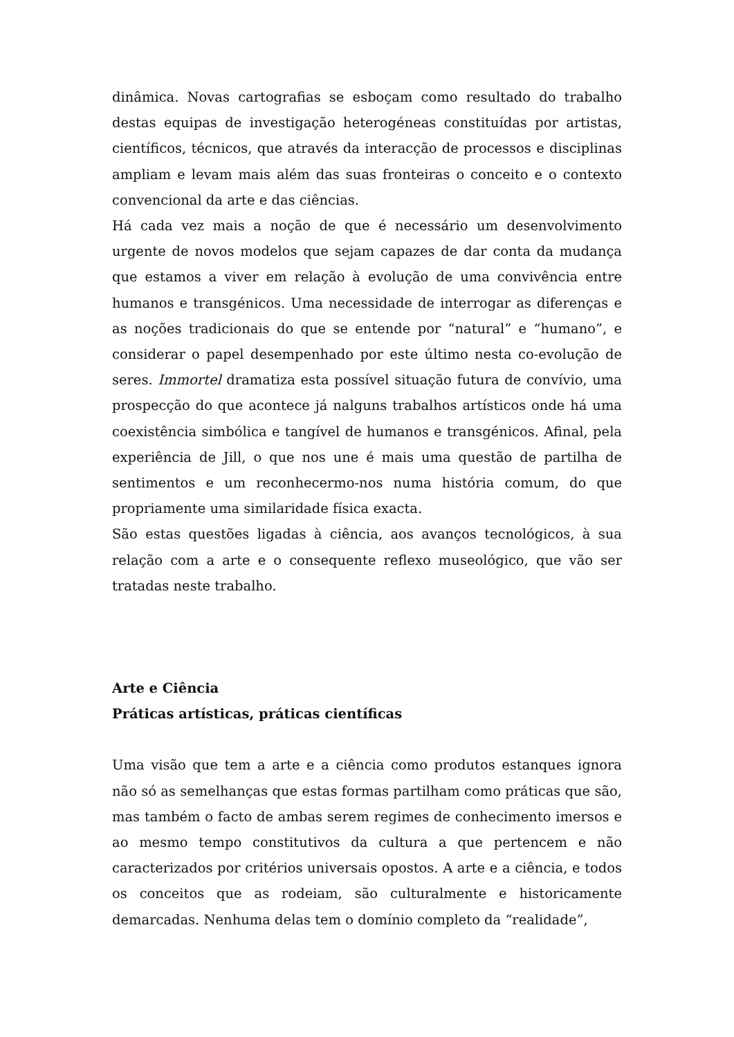dinâmica. Novas cartografias se esboçam como resultado do trabalho destas equipas de investigação heterogéneas constituídas por artistas, científicos, técnicos, que através da interacção de processos e disciplinas ampliam e levam mais além das suas fronteiras o conceito e o contexto convencional da arte e das ciências.
Há cada vez mais a noção de que é necessário um desenvolvimento urgente de novos modelos que sejam capazes de dar conta da mudança que estamos a viver em relação à evolução de uma convivência entre humanos e transgénicos. Uma necessidade de interrogar as diferenças e as noções tradicionais do que se entende por “natural” e “humano”, e considerar o papel desempenhado por este último nesta co-evolução de seres. Immortel dramatiza esta possível situação futura de convívio, uma prospecção do que acontece já nalguns trabalhos artísticos onde há uma coexistência simbólica e tangível de humanos e transgénicos. Afinal, pela experiência de Jill, o que nos une é mais uma questão de partilha de sentimentos e um reconhecermo-nos numa história comum, do que propriamente uma similaridade física exacta.
São estas questões ligadas à ciência, aos avanços tecnológicos, à sua relação com a arte e o consequente reflexo museológico, que vão ser tratadas neste trabalho.
Arte e Ciência
Práticas artísticas, práticas científicas
Uma visão que tem a arte e a ciência como produtos estanques ignora não só as semelhanças que estas formas partilham como práticas que são, mas também o facto de ambas serem regimes de conhecimento imersos e ao mesmo tempo constitutivos da cultura a que pertencem e não caracterizados por critérios universais opostos. A arte e a ciência, e todos os conceitos que as rodeiam, são culturalmente e historicamente demarcadas. Nenhuma delas tem o domínio completo da “realidade”,